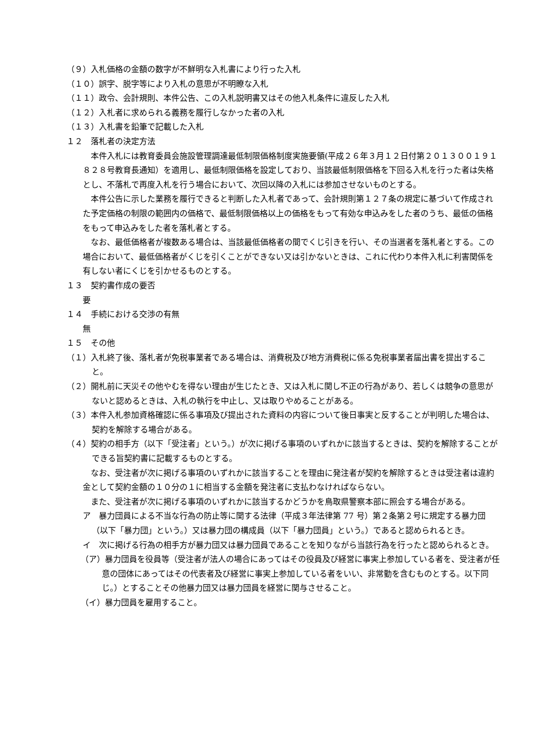（９）入札価格の金額の数字が不鮮明な入札書により行った入札
（１０）誤字、脱字等により入札の意思が不明瞭な入札
（１１）政令、会計規則、本件公告、この入札説明書又はその他入札条件に違反した入札
（１２）入札者に求められる義務を履行しなかった者の入札
（１３）入札書を鉛筆で記載した入札
１２　落札者の決定方法
本件入札には教育委員会施設管理調達最低制限価格制度実施要領(平成２６年３月１２日付第２０１３００１９１８２８号教育長通知）を適用し、最低制限価格を設定しており、当該最低制限価格を下回る入札を行った者は失格とし、不落札で再度入札を行う場合において、次回以降の入札には参加させないものとする。
本件公告に示した業務を履行できると判断した入札者であって、会計規則第１２７条の規定に基づいて作成された予定価格の制限の範囲内の価格で、最低制限価格以上の価格をもって有効な申込みをした者のうち、最低の価格をもって申込みをした者を落札者とする。
なお、最低価格者が複数ある場合は、当該最低価格者の間でくじ引きを行い、その当選者を落札者とする。この場合において、最低価格者がくじを引くことができない又は引かないときは、これに代わり本件入札に利害関係を有しない者にくじを引かせるものとする。
１３　契約書作成の要否
要
１４　手続における交渉の有無
無
１５　その他
（１）入札終了後、落札者が免税事業者である場合は、消費税及び地方消費税に係る免税事業者届出書を提出すること。
（２）開札前に天災その他やむを得ない理由が生じたとき、又は入札に関し不正の行為があり、若しくは競争の意思がないと認めるときは、入札の執行を中止し、又は取りやめることがある。
（３）本件入札参加資格確認に係る事項及び提出された資料の内容について後日事実と反することが判明した場合は、契約を解除する場合がある。
（４）契約の相手方（以下「受注者」という。）が次に掲げる事項のいずれかに該当するときは、契約を解除することができる旨契約書に記載するものとする。
なお、受注者が次に掲げる事項のいずれかに該当することを理由に発注者が契約を解除するときは受注者は違約金として契約金額の１０分の１に相当する金額を発注者に支払わなければならない。
また、受注者が次に掲げる事項のいずれかに該当するかどうかを鳥取県警察本部に照会する場合がある。
ア　暴力団員による不当な行為の防止等に関する法律（平成３年法律第 77 号）第２条第２号に規定する暴力団（以下「暴力団」という。）又は暴力団の構成員（以下「暴力団員」という。）であると認められるとき。
イ　次に掲げる行為の相手方が暴力団又は暴力団員であることを知りながら当該行為を行ったと認められるとき。
（ア）暴力団員を役員等（受注者が法人の場合にあってはその役員及び経営に事実上参加している者を、受注者が任意の団体にあってはその代表者及び経営に事実上参加している者をいい、非常勤を含むものとする。以下同じ。）とすることその他暴力団又は暴力団員を経営に関与させること。
（イ）暴力団員を雇用すること。